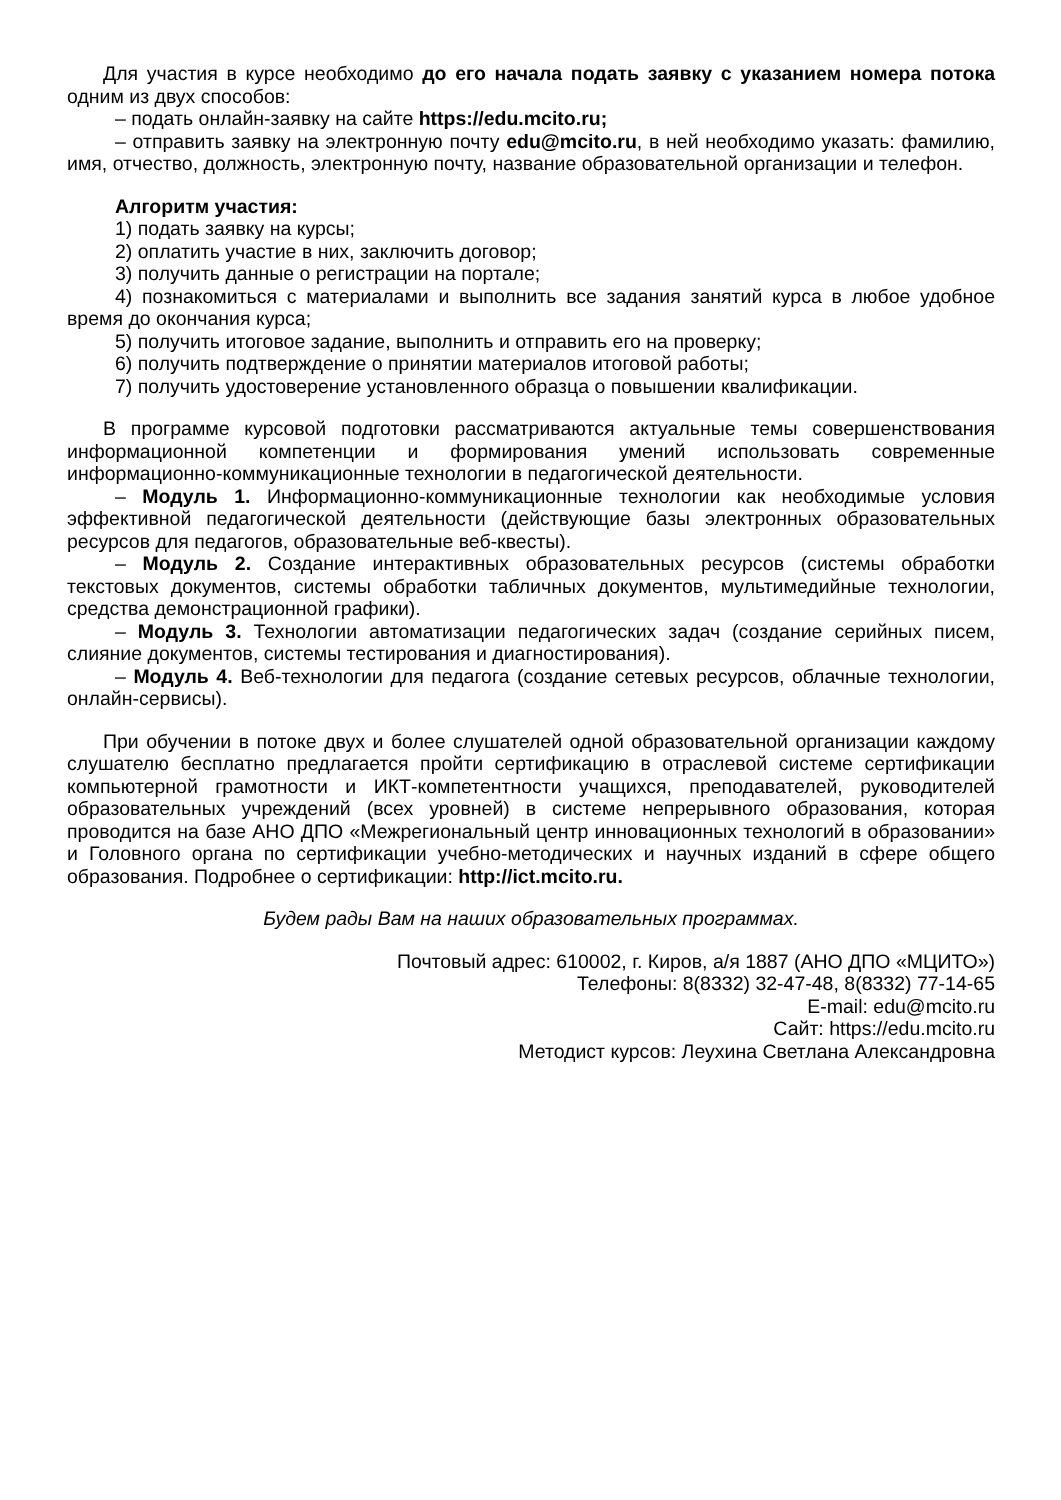Для участия в курсе необходимо до его начала подать заявку с указанием номера потока одним из двух способов:
– подать онлайн-заявку на сайте https://edu.mcito.ru;
– отправить заявку на электронную почту edu@mcito.ru, в ней необходимо указать: фамилию, имя, отчество, должность, электронную почту, название образовательной организации и телефон.
Алгоритм участия:
1) подать заявку на курсы;
2) оплатить участие в них, заключить договор;
3) получить данные о регистрации на портале;
4) познакомиться с материалами и выполнить все задания занятий курса в любое удобное время до окончания курса;
5) получить итоговое задание, выполнить и отправить его на проверку;
6) получить подтверждение о принятии материалов итоговой работы;
7) получить удостоверение установленного образца о повышении квалификации.
В программе курсовой подготовки рассматриваются актуальные темы совершенствования информационной компетенции и формирования умений использовать современные информационно-коммуникационные технологии в педагогической деятельности.
– Модуль 1. Информационно-коммуникационные технологии как необходимые условия эффективной педагогической деятельности (действующие базы электронных образовательных ресурсов для педагогов, образовательные веб-квесты).
– Модуль 2. Создание интерактивных образовательных ресурсов (системы обработки текстовых документов, системы обработки табличных документов, мультимедийные технологии, средства демонстрационной графики).
– Модуль 3. Технологии автоматизации педагогических задач (создание серийных писем, слияние документов, системы тестирования и диагностирования).
– Модуль 4. Веб-технологии для педагога (создание сетевых ресурсов, облачные технологии, онлайн-сервисы).
При обучении в потоке двух и более слушателей одной образовательной организации каждому слушателю бесплатно предлагается пройти сертификацию в отраслевой системе сертификации компьютерной грамотности и ИКТ-компетентности учащихся, преподавателей, руководителей образовательных учреждений (всех уровней) в системе непрерывного образования, которая проводится на базе АНО ДПО «Межрегиональный центр инновационных технологий в образовании» и Головного органа по сертификации учебно-методических и научных изданий в сфере общего образования. Подробнее о сертификации: http://ict.mcito.ru.
Будем рады Вам на наших образовательных программах.
Почтовый адрес: 610002, г. Киров, а/я 1887 (АНО ДПО «МЦИТО»)
Телефоны: 8(8332) 32-47-48, 8(8332) 77-14-65
E-mail: edu@mcito.ru
Сайт: https://edu.mcito.ru
Методист курсов: Леухина Светлана Александровна